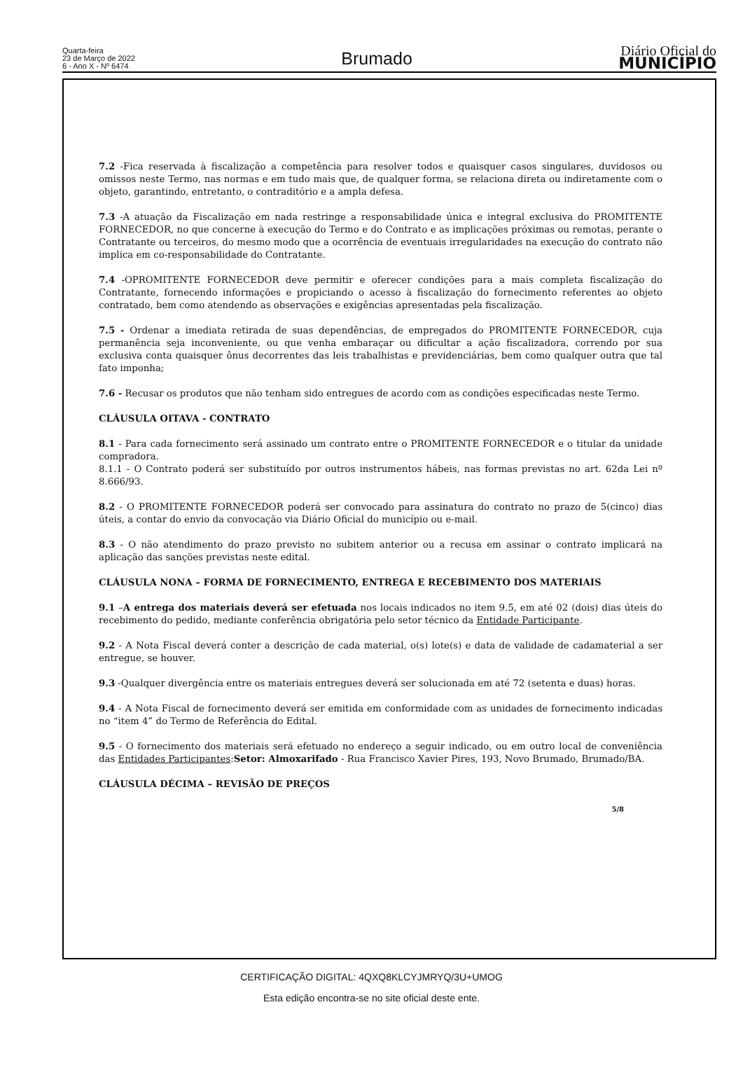Quarta-feira
23 de Março de 2022
6 - Ano X - Nº 6474
Brumado
Diário Oficial do
MUNICÍPIO
7.2 -Fica reservada à fiscalização a competência para resolver todos e quaisquer casos singulares, duvidosos ou omissos neste Termo, nas normas e em tudo mais que, de qualquer forma, se relaciona direta ou indiretamente com o objeto, garantindo, entretanto, o contraditório e a ampla defesa.
7.3 -A atuação da Fiscalização em nada restringe a responsabilidade única e integral exclusiva do PROMITENTE FORNECEDOR, no que concerne à execução do Termo e do Contrato e as implicações próximas ou remotas, perante o Contratante ou terceiros, do mesmo modo que a ocorrência de eventuais irregularidades na execução do contrato não implica em co-responsabilidade do Contratante.
7.4 -OPROMITENTE FORNECEDOR deve permitir e oferecer condições para a mais completa fiscalização do Contratante, fornecendo informações e propiciando o acesso à fiscalização do fornecimento referentes ao objeto contratado, bem como atendendo as observações e exigências apresentadas pela fiscalização.
7.5 - Ordenar a imediata retirada de suas dependências, de empregados do PROMITENTE FORNECEDOR, cuja permanência seja inconveniente, ou que venha embaraçar ou dificultar a ação fiscalizadora, correndo por sua exclusiva conta quaisquer ônus decorrentes das leis trabalhistas e previdenciárias, bem como qualquer outra que tal fato imponha;
7.6 - Recusar os produtos que não tenham sido entregues de acordo com as condições especificadas neste Termo.
CLÁUSULA OITAVA - CONTRATO
8.1 - Para cada fornecimento será assinado um contrato entre o PROMITENTE FORNECEDOR e o titular da unidade compradora.
8.1.1 - O Contrato poderá ser substituído por outros instrumentos hábeis, nas formas previstas no art. 62da Lei nº 8.666/93.
8.2 - O PROMITENTE FORNECEDOR poderá ser convocado para assinatura do contrato no prazo de 5(cinco) dias úteis, a contar do envio da convocação via Diário Oficial do município ou e-mail.
8.3 - O não atendimento do prazo previsto no subitem anterior ou a recusa em assinar o contrato implicará na aplicação das sanções previstas neste edital.
CLÁUSULA NONA – FORMA DE FORNECIMENTO, ENTREGA E RECEBIMENTO DOS MATERIAIS
9.1 –A entrega dos materiais deverá ser efetuada nos locais indicados no item 9.5, em até 02 (dois) dias úteis do recebimento do pedido, mediante conferência obrigatória pelo setor técnico da Entidade Participante.
9.2 - A Nota Fiscal deverá conter a descrição de cada material, o(s) lote(s) e data de validade de cadamaterial a ser entregue, se houver.
9.3 -Qualquer divergência entre os materiais entregues deverá ser solucionada em até 72 (setenta e duas) horas.
9.4 - A Nota Fiscal de fornecimento deverá ser emitida em conformidade com as unidades de fornecimento indicadas no “item 4” do Termo de Referência do Edital.
9.5 - O fornecimento dos materiais será efetuado no endereço a seguir indicado, ou em outro local de conveniência das Entidades Participantes:Setor: Almoxarifado - Rua Francisco Xavier Pires, 193, Novo Brumado, Brumado/BA.
CLÁUSULA DÉCIMA – REVISÃO DE PREÇOS
5/8
CERTIFICAÇÃO DIGITAL: 4QXQ8KLCYJMRYQ/3U+UMOG
Esta edição encontra-se no site oficial deste ente.